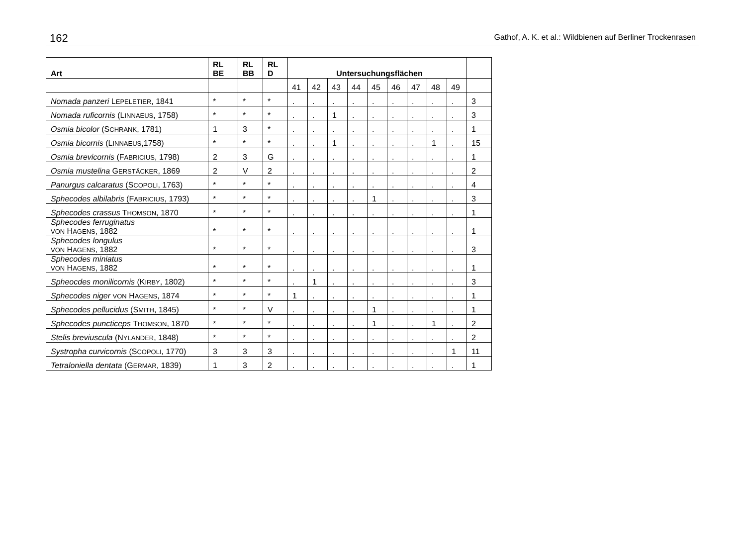162 Gathof, A. K. et al.: Wildbienen auf Berliner Trockenrasen
| Art | RL BE | RL BB | RL D | Untersuchungsflächen | | | | | | | | | |
| --- | --- | --- | --- | --- | --- | --- | --- | --- | --- | --- | --- | --- | --- |
| | | | | 41 | 42 | 43 | 44 | 45 | 46 | 47 | 48 | 49 | |
| Nomada panzeri L EPELETIER , 1841 | * | * | * | . | . | . | . | . | . | . | . | . | 3 |
| Nomada ruficornis (L INNAEUS , 1758) | * | * | * | . | . | 1 | . | . | . | . | . | . | 3 |
| Osmia bicolor (S CHRANK , 1781) | 1 | 3 | * | . | . | . | . | . | . | . | . | . | 1 |
| Osmia bicornis (L INNAEUS ,1758) | * | * | * | . | . | 1 | . | . | . | . | 1 | . | 15 |
| Osmia brevicornis (F ABRICIUS , 1798) | 2 | 3 | G | . | . | . | . | . | . | . | . | . | 1 |
| Osmia mustelina G ERSTÄCKER , 1869 | 2 | V | 2 | . | . | . | . | . | . | . | . | . | 2 |
| Panurgus calcaratus (S COPOLI , 1763) | * | * | * | . | . | . | . | . | . | . | . | . | 4 |
| Sphecodes albilabris (F ABRICIUS , 1793) | * | * | * | . | . | . | . | 1 | . | . | . | . | 3 |
| Sphecodes crassus T HOMSON , 1870 | * | * | * | . | . | . | . | . | . | . | . | . | 1 |
| Sphecodes ferruginatus VON H AGENS , 1882 | * | * | * | . | . | . | . | . | . | . | . | . | 1 |
| Sphecodes longulus VON H AGENS , 1882 | * | * | * | . | . | . | . | . | . | . | . | . | 3 |
| Sphecodes miniatus VON H AGENS , 1882 | * | * | * | . | . | . | . | . | . | . | . | . | 1 |
| Spheocdes monilicornis (K IRBY , 1802) | * | * | * | . | 1 | . | . | . | . | . | . | . | 3 |
| Sphecodes niger VON H AGENS , 1874 | * | * | * | 1 | . | . | . | . | . | . | . | . | 1 |
| Sphecodes pellucidus (S MITH , 1845) | * | * | V | . | . | . | . | 1 | . | . | . | . | 1 |
| Sphecodes puncticeps T HOMSON , 1870 | * | * | * | . | . | . | . | 1 | . | . | 1 | . | 2 |
| Stelis breviuscula (N YLANDER , 1848) | * | * | * | . | . | . | . | . | . | . | . | . | 2 |
| Systropha curvicornis (S COPOLI , 1770) | 3 | 3 | 3 | . | . | . | . | . | . | . | . | 1 | 11 |
| Tetraloniella dentata (G ERMAR , 1839) | 1 | 3 | 2 | . | . | . | . | . | . | . | . | . | 1 |